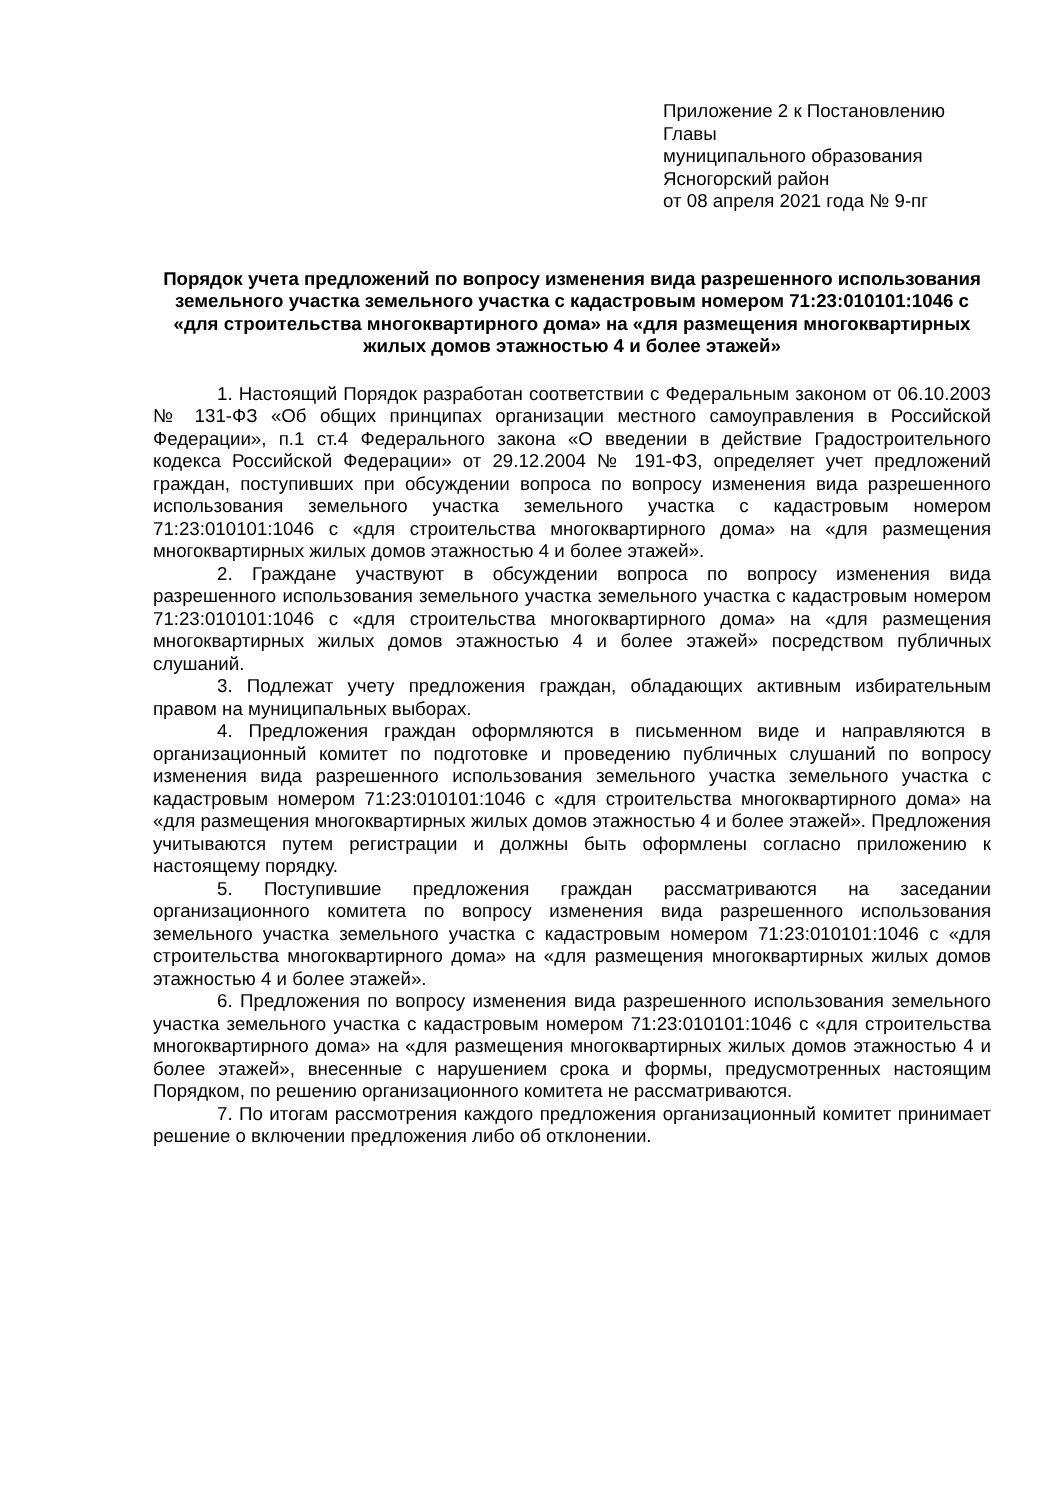Приложение 2 к Постановлению
Главы
муниципального образования
Ясногорский район
от 08 апреля 2021 года № 9-пг
Порядок учета предложений по вопросу изменения вида разрешенного использования земельного участка земельного участка с кадастровым номером 71:23:010101:1046 с «для строительства многоквартирного дома» на «для размещения многоквартирных жилых домов этажностью 4 и более этажей»
1. Настоящий Порядок разработан соответствии с Федеральным законом от 06.10.2003 № 131-ФЗ «Об общих принципах организации местного самоуправления в Российской Федерации», п.1 ст.4 Федерального закона «О введении в действие Градостроительного кодекса Российской Федерации» от 29.12.2004 № 191-ФЗ, определяет учет предложений граждан, поступивших при обсуждении вопроса по вопросу изменения вида разрешенного использования земельного участка земельного участка с кадастровым номером 71:23:010101:1046 с «для строительства многоквартирного дома» на «для размещения многоквартирных жилых домов этажностью 4 и более этажей».
2. Граждане участвуют в обсуждении вопроса по вопросу изменения вида разрешенного использования земельного участка земельного участка с кадастровым номером 71:23:010101:1046 с «для строительства многоквартирного дома» на «для размещения многоквартирных жилых домов этажностью 4 и более этажей» посредством публичных слушаний.
3. Подлежат учету предложения граждан, обладающих активным избирательным правом на муниципальных выборах.
4. Предложения граждан оформляются в письменном виде и направляются в организационный комитет по подготовке и проведению публичных слушаний по вопросу изменения вида разрешенного использования земельного участка земельного участка с кадастровым номером 71:23:010101:1046 с «для строительства многоквартирного дома» на «для размещения многоквартирных жилых домов этажностью 4 и более этажей». Предложения учитываются путем регистрации и должны быть оформлены согласно приложению к настоящему порядку.
5. Поступившие предложения граждан рассматриваются на заседании организационного комитета по вопросу изменения вида разрешенного использования земельного участка земельного участка с кадастровым номером 71:23:010101:1046 с «для строительства многоквартирного дома» на «для размещения многоквартирных жилых домов этажностью 4 и более этажей».
6. Предложения по вопросу изменения вида разрешенного использования земельного участка земельного участка с кадастровым номером 71:23:010101:1046 с «для строительства многоквартирного дома» на «для размещения многоквартирных жилых домов этажностью 4 и более этажей», внесенные с нарушением срока и формы, предусмотренных настоящим Порядком, по решению организационного комитета не рассматриваются.
7. По итогам рассмотрения каждого предложения организационный комитет принимает решение о включении предложения либо об отклонении.